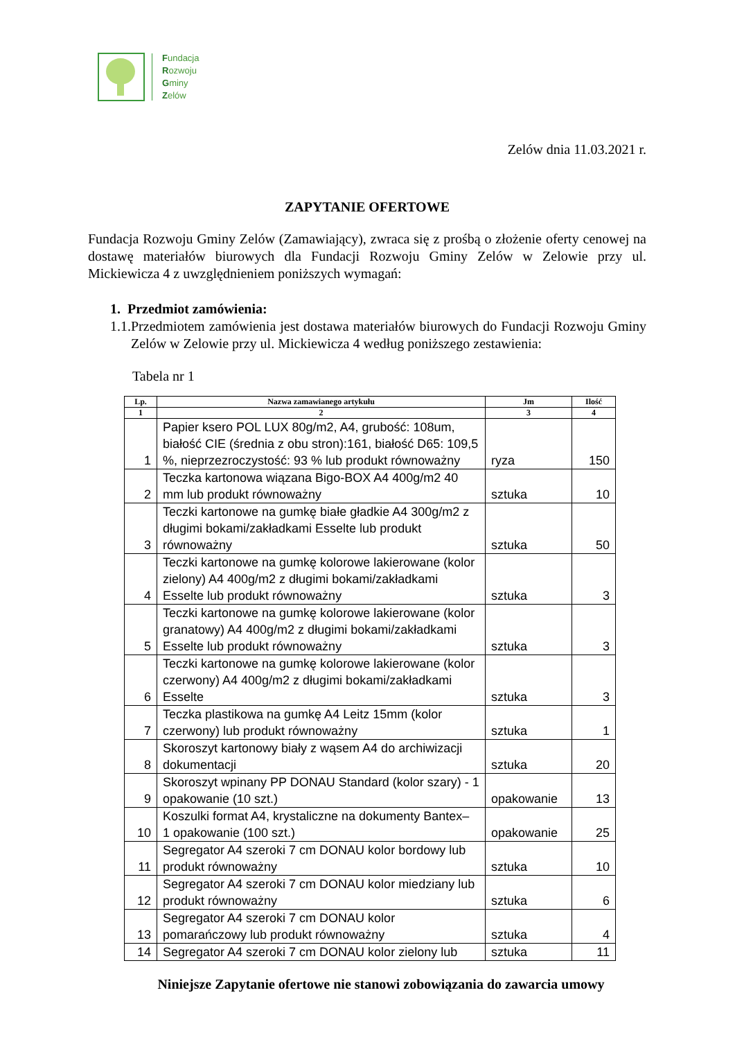Fundacja
Rozwoju
Gminy
Zelów
Zelów dnia 11.03.2021 r.
ZAPYTANIE OFERTOWE
Fundacja Rozwoju Gminy Zelów (Zamawiający), zwraca się z prośbą o złożenie oferty cenowej na dostawę materiałów biurowych dla Fundacji Rozwoju Gminy Zelów w Zelowie przy ul. Mickiewicza 4 z uwzględnieniem poniższych wymagań:
1. Przedmiot zamówienia:
1.1.
Przedmiotem zamówienia jest dostawa materiałów biurowych do Fundacji Rozwoju Gminy Zelów w Zelowie przy ul. Mickiewicza 4 według poniższego zestawienia:
Tabela nr 1
| Lp. | Nazwa zamawianego artykułu | Jm | Ilość |
| --- | --- | --- | --- |
| 1 | 2 | 3 | 4 |
| 1 | Papier ksero POL LUX 80g/m2, A4, grubość: 108um, białość CIE (średnia z obu stron):161, białość D65: 109,5 %, nieprzezroczystość: 93 % lub produkt równoważny | ryza | 150 |
| 2 | Teczka kartonowa wiązana Bigo-BOX A4 400g/m2 40 mm lub produkt równoważny | sztuka | 10 |
| 3 | Teczki kartonowe na gumkę białe gładkie A4 300g/m2 z długimi bokami/zakładkami Esselte lub produkt równoważny | sztuka | 50 |
| 4 | Teczki kartonowe na gumkę kolorowe lakierowane (kolor zielony) A4 400g/m2 z długimi bokami/zakładkami Esselte lub produkt równoważny | sztuka | 3 |
| 5 | Teczki kartonowe na gumkę kolorowe lakierowane (kolor granatowy) A4 400g/m2 z długimi bokami/zakładkami Esselte lub produkt równoważny | sztuka | 3 |
| 6 | Teczki kartonowe na gumkę kolorowe lakierowane (kolor czerwony) A4 400g/m2 z długimi bokami/zakładkami Esselte | sztuka | 3 |
| 7 | Teczka plastikowa na gumkę A4 Leitz 15mm (kolor czerwony) lub produkt równoważny | sztuka | 1 |
| 8 | Skoroszyt kartonowy biały z wąsem A4 do archiwizacji dokumentacji | sztuka | 20 |
| 9 | Skoroszyt wpinany PP DONAU Standard (kolor szary) - 1 opakowanie (10 szt.) | opakowanie | 13 |
| 10 | Koszulki format A4, krystaliczne na dokumenty Bantex– 1 opakowanie (100 szt.) | opakowanie | 25 |
| 11 | Segregator A4 szeroki 7 cm DONAU kolor bordowy lub produkt równoważny | sztuka | 10 |
| 12 | Segregator A4 szeroki 7 cm DONAU kolor miedziany lub produkt równoważny | sztuka | 6 |
| 13 | Segregator A4 szeroki 7 cm DONAU kolor pomarańczowy lub produkt równoważny | sztuka | 4 |
| 14 | Segregator A4 szeroki 7 cm DONAU kolor zielony lub | sztuka | 11 |
Niniejsze Zapytanie ofertowe nie stanowi zobowiązania do zawarcia umowy